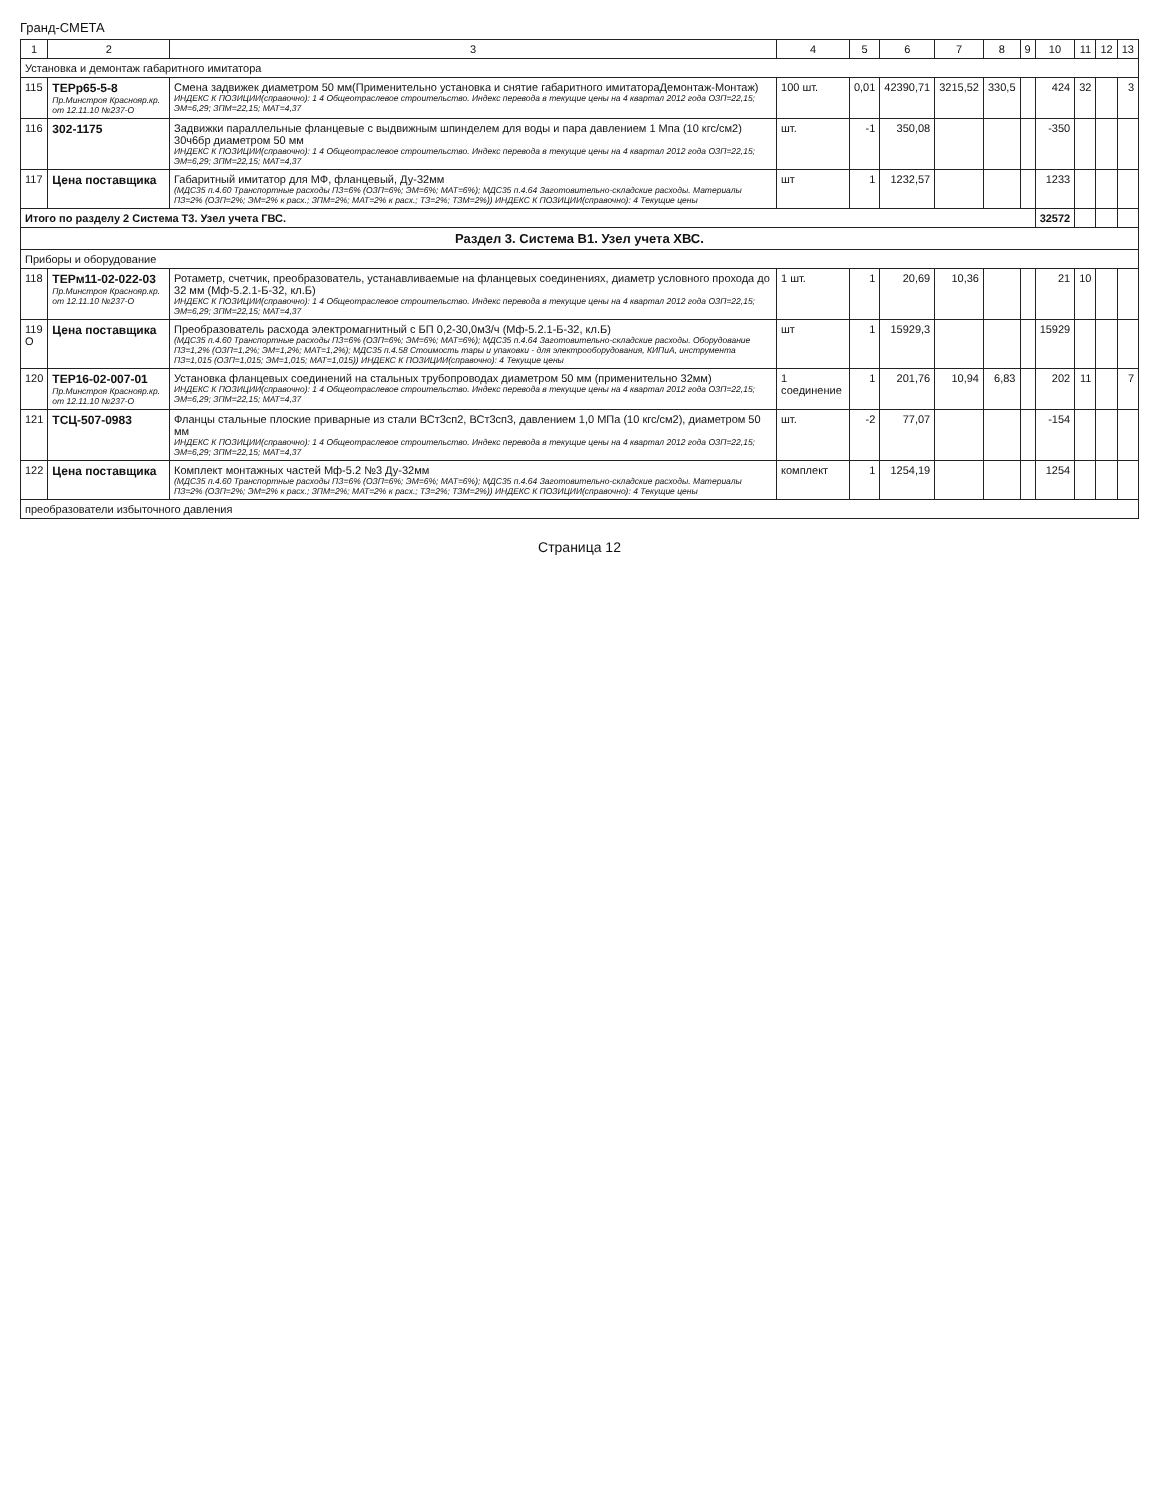Гранд-СМЕТА
| 1 | 2 | 3 | 4 | 5 | 6 | 7 | 8 | 9 | 10 | 11 | 12 | 13 |
| --- | --- | --- | --- | --- | --- | --- | --- | --- | --- | --- | --- | --- |
| Установка и демонтаж габаритного имитатора | | | | | | | | | | | | |
| 115 | ТЕРр65-5-8 Пр.Минстроя Краснояр.кр. от 12.11.10 №237-О | Смена задвижек диаметром 50 мм(Применительно установка и снятие габаритного имитатораДемонтаж-Монтаж) ИНДЕКС К ПОЗИЦИИ(справочно): 1 4 Общеотраслевое строительство. Индекс перевода в текущие цены на 4 квартал 2012 года ОЗП=22,15; ЭМ=6,29; ЗПМ=22,15; МАТ=4,37 | 100 шт. | 0,01 | 42390,71 | 3215,52 | 330,5 | | 424 | 32 | | 3 |
| 116 | 302-1175 | Задвижки параллельные фланцевые с выдвижным шпинделем для воды и пара давлением 1 Мпа (10 кгс/см2) 30ч6бр диаметром 50 мм ИНДЕКС К ПОЗИЦИИ(справочно): 1 4 Общеотраслевое строительство. Индекс перевода в текущие цены на 4 квартал 2012 года ОЗП=22,15; ЭМ=6,29; ЗПМ=22,15; МАТ=4,37 | шт. | -1 | 350,08 | | | | -350 | | | |
| 117 | Цена поставщика | Габаритный имитатор для МФ, фланцевый, Ду-32мм (МДС35 п.4.60 Транспортные расходы ПЗ=6% (ОЗП=6%; ЭМ=6%; МАТ=6%); МДС35 п.4.64 Заготовительно-складские расходы. Материалы ПЗ=2% (ОЗП=2%; ЭМ=2% к расх.; ЗПМ=2%; МАТ=2% к расх.; ТЗ=2%; ТЗМ=2%)) ИНДЕКС К ПОЗИЦИИ(справочно): 4 Текущие цены | шт | 1 | 1232,57 | | | | 1233 | | | |
| Итого по разделу 2 Система Т3. Узел учета ГВС. | | | | | | | | | 32572 | | | |
| Раздел 3. Система В1. Узел учета ХВС. | | | | | | | | | | | | |
| Приборы и оборудование | | | | | | | | | | | | |
| 118 | ТЕРм11-02-022-03 Пр.Минстроя Краснояр.кр. от 12.11.10 №237-О | Ротаметр, счетчик, преобразователь, устанавливаемые на фланцевых соединениях, диаметр условного прохода до 32 мм (Мф-5.2.1-Б-32, кл.Б) ИНДЕКС К ПОЗИЦИИ(справочно): 1 4 Общеотраслевое строительство. Индекс перевода в текущие цены на 4 квартал 2012 года ОЗП=22,15; ЭМ=6,29; ЗПМ=22,15; МАТ=4,37 | 1 шт. | 1 | 20,69 | 10,36 | | | 21 | 10 | | |
| 119 О | Цена поставщика | Преобразователь расхода электромагнитный с БП 0,2-30,0м3/ч (Мф-5.2.1-Б-32, кл.Б) (МДС35 п.4.60 Транспортные расходы ПЗ=6% (ОЗП=6%; ЭМ=6%; МАТ=6%); МДС35 п.4.64 Заготовительно-складские расходы. Оборудование ПЗ=1,2% (ОЗП=1,2%; ЭМ=1,2%; МАТ=1,2%); МДС35 п.4.58 Стоимость тары и упаковки - для электрооборудования, КИПиА, инструмента ПЗ=1,015 (ОЗП=1,015; ЭМ=1,015; МАТ=1,015)) ИНДЕКС К ПОЗИЦИИ(справочно): 4 Текущие цены | шт | 1 | 15929,3 | | | | 15929 | | | |
| 120 | ТЕР16-02-007-01 Пр.Минстроя Краснояр.кр. от 12.11.10 №237-О | Установка фланцевых соединений на стальных трубопроводах диаметром 50 мм (применительно 32мм) ИНДЕКС К ПОЗИЦИИ(справочно): 1 4 Общеотраслевое строительство. Индекс перевода в текущие цены на 4 квартал 2012 года ОЗП=22,15; ЭМ=6,29; ЗПМ=22,15; МАТ=4,37 | 1 соединение | 1 | 201,76 | 10,94 | 6,83 | | 202 | 11 | | 7 |
| 121 | ТСЦ-507-0983 | Фланцы стальные плоские приварные из стали ВСт3сп2, ВСт3сп3, давлением 1,0 МПа (10 кгс/см2), диаметром 50 мм ИНДЕКС К ПОЗИЦИИ(справочно): 1 4 Общеотраслевое строительство. Индекс перевода в текущие цены на 4 квартал 2012 года ОЗП=22,15; ЭМ=6,29; ЗПМ=22,15; МАТ=4,37 | шт. | -2 | 77,07 | | | | -154 | | | |
| 122 | Цена поставщика | Комплект монтажных частей Мф-5.2 №3 Ду-32мм (МДС35 п.4.60 Транспортные расходы ПЗ=6% (ОЗП=6%; ЭМ=6%; МАТ=6%); МДС35 п.4.64 Заготовительно-складские расходы. Материалы ПЗ=2% (ОЗП=2%; ЭМ=2% к расх.; ЗПМ=2%; МАТ=2% к расх.; ТЗ=2%; ТЗМ=2%)) ИНДЕКС К ПОЗИЦИИ(справочно): 4 Текущие цены | комплект | 1 | 1254,19 | | | | 1254 | | | |
| преобразователи избыточного давления | | | | | | | | | | | | |
Страница 12